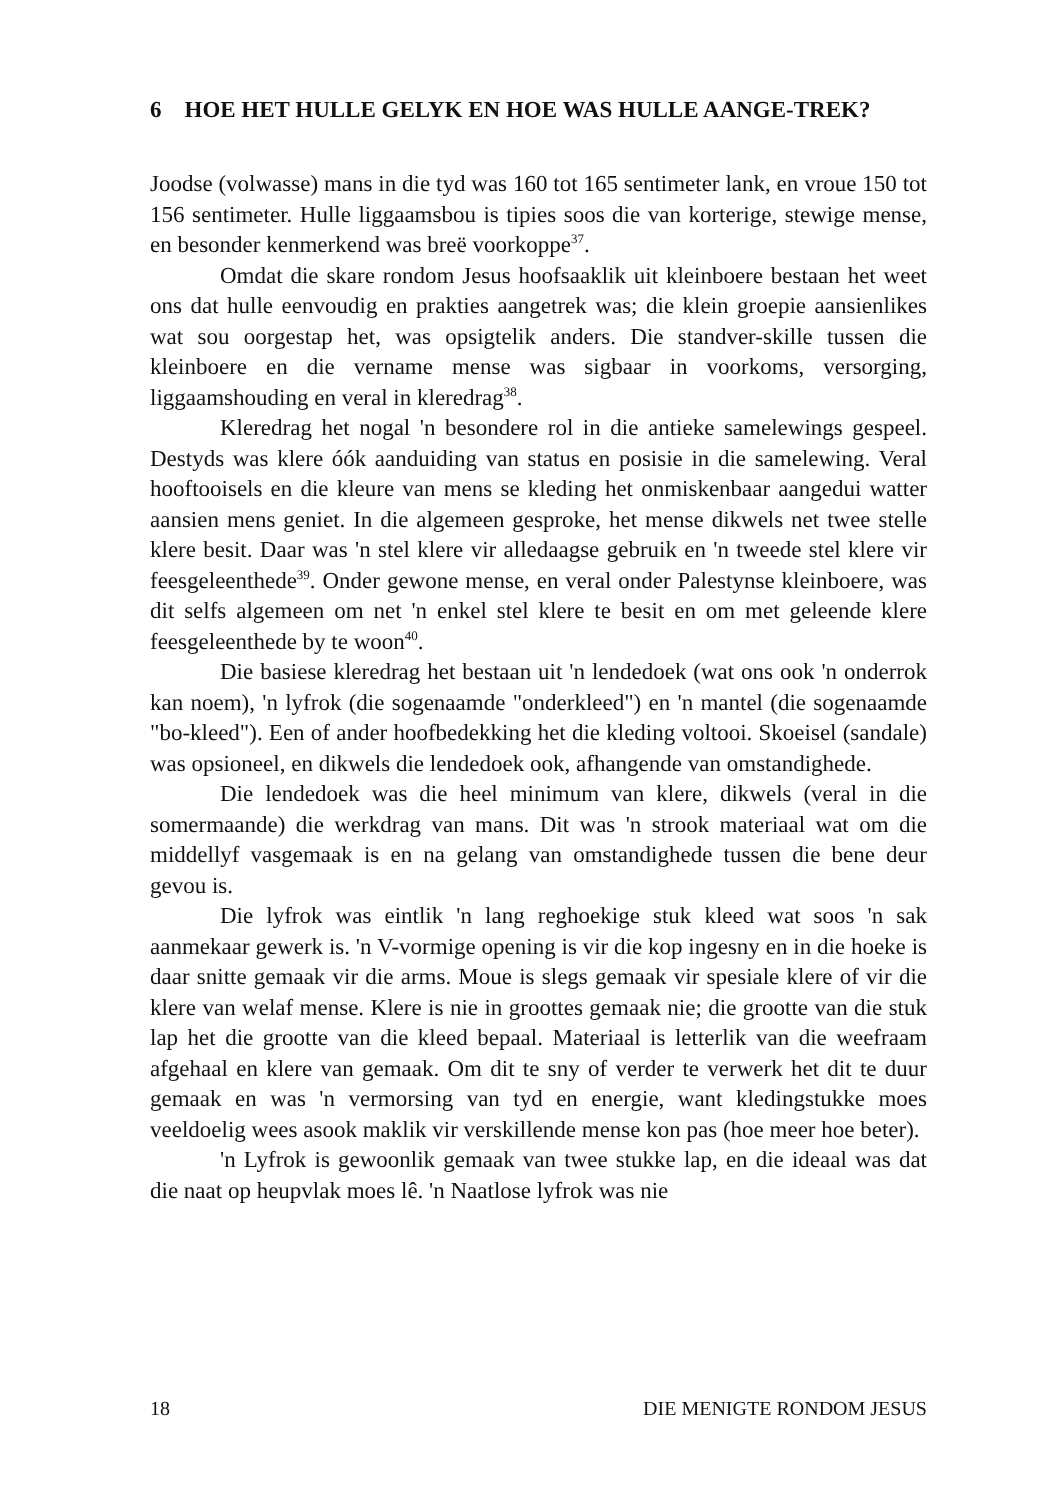6 HOE HET HULLE GELYK EN HOE WAS HULLE AANGE-TREK?
Joodse (volwasse) mans in die tyd was 160 tot 165 sentimeter lank, en vroue 150 tot 156 sentimeter. Hulle liggaamsbou is tipies soos die van korterige, stewige mense, en besonder kenmerkend was breë voorkoppe<sup>37</sup>.
Omdat die skare rondom Jesus hoofsaaklik uit kleinboere bestaan het weet ons dat hulle eenvoudig en prakties aangetrek was; die klein groepie aansienlikes wat sou oorgestap het, was opsigtelik anders. Die standver-skille tussen die kleinboere en die vername mense was sigbaar in voorkoms, versorging, liggaamshouding en veral in kleredrag<sup>38</sup>.
Kleredrag het nogal 'n besondere rol in die antieke samelewings gespeel. Destyds was klere óók aanduiding van status en posisie in die samelewing. Veral hooftooisels en die kleure van mens se kleding het onmiskenbaar aangedui watter aansien mens geniet. In die algemeen gesproke, het mense dikwels net twee stelle klere besit. Daar was 'n stel klere vir alledaagse gebruik en 'n tweede stel klere vir feesgeleenthede<sup>39</sup>. Onder gewone mense, en veral onder Palestynse kleinboere, was dit selfs algemeen om net 'n enkel stel klere te besit en om met geleende klere feesgeleenthede by te woon<sup>40</sup>.
Die basiese kleredrag het bestaan uit 'n lendedoek (wat ons ook 'n onderrok kan noem), 'n lyfrok (die sogenaamde "onderkleed") en 'n mantel (die sogenaamde "bo-kleed"). Een of ander hoofbedekking het die kleding voltooi. Skoeisel (sandale) was opsioneel, en dikwels die lendedoek ook, afhangende van omstandighede.
Die lendedoek was die heel minimum van klere, dikwels (veral in die somermaande) die werkdrag van mans. Dit was 'n strook materiaal wat om die middellyf vasgemaak is en na gelang van omstandighede tussen die bene deur gevou is.
Die lyfrok was eintlik 'n lang reghoekige stuk kleed wat soos 'n sak aanmekaar gewerk is. 'n V-vormige opening is vir die kop ingesny en in die hoeke is daar snitte gemaak vir die arms. Moue is slegs gemaak vir spesiale klere of vir die klere van welaf mense. Klere is nie in groottes gemaak nie; die grootte van die stuk lap het die grootte van die kleed bepaal. Materiaal is letterlik van die weefraam afgehaal en klere van gemaak. Om dit te sny of verder te verwerk het dit te duur gemaak en was 'n vermorsing van tyd en energie, want kledingstukke moes veeldoelig wees asook maklik vir verskillende mense kon pas (hoe meer hoe beter).
'n Lyfrok is gewoonlik gemaak van twee stukke lap, en die ideaal was dat die naat op heupvlak moes lê. 'n Naatlose lyfrok was nie
18 DIE MENIGTE RONDOM JESUS